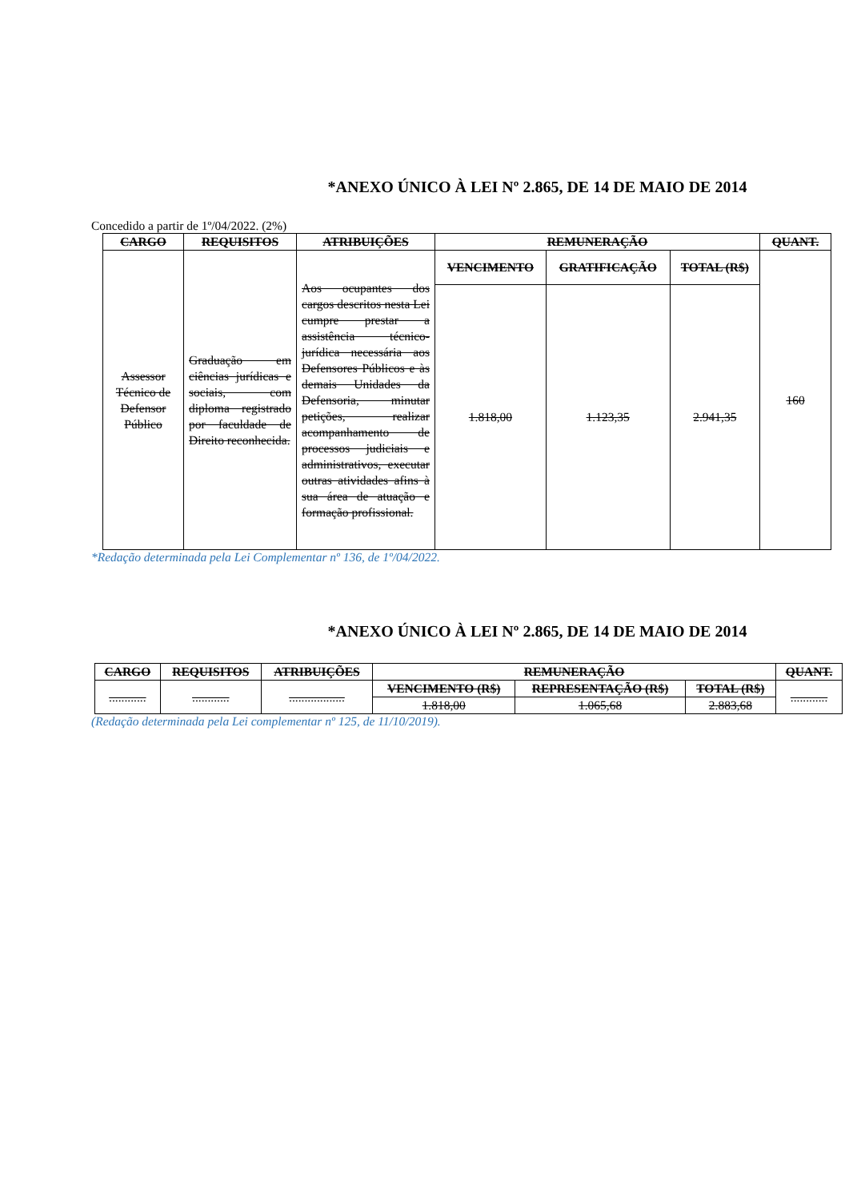*ANEXO ÚNICO À LEI Nº 2.865, DE 14 DE MAIO DE 2014
Concedido a partir de 1º/04/2022. (2%)
| CARGO | REQUISITOS | ATRIBUIÇÕES | REMUNERAÇÃO | | | QUANT. |
| --- | --- | --- | --- | --- | --- | --- |
| Assessor Técnico de Defensor Público | Graduação em ciências jurídicas e sociais, com diploma registrado por faculdade de Direito reconhecida. | Aos ocupantes dos cargos descritos nesta Lei cumpre prestar a assistência técnico-jurídica necessária aos Defensores Públicos e às demais Unidades da Defensoria, minutar petições, realizar acompanhamento de processos judiciais e administrativos, executar outras atividades afins à sua área de atuação e formação profissional. | VENCIMENTO | GRATIFICAÇÃO | TOTAL (R$) | 160 |
| | | | 1.818,00 | 1.123,35 | 2.941,35 | |
*Redação determinada pela Lei Complementar nº 136, de 1º/04/2022.
*ANEXO ÚNICO À LEI Nº 2.865, DE 14 DE MAIO DE 2014
| CARGO | REQUISITOS | ATRIBUIÇÕES | REMUNERAÇÃO | | | QUANT. |
| --- | --- | --- | --- | --- | --- | --- |
| ............ | ............ | .................. | VENCIMENTO (R$) | REPRESENTAÇÃO (R$) | TOTAL (R$) | ............ |
| | | | 1.818,00 | 1.065,68 | 2.883,68 | |
(Redação determinada pela Lei complementar nº 125, de 11/10/2019).